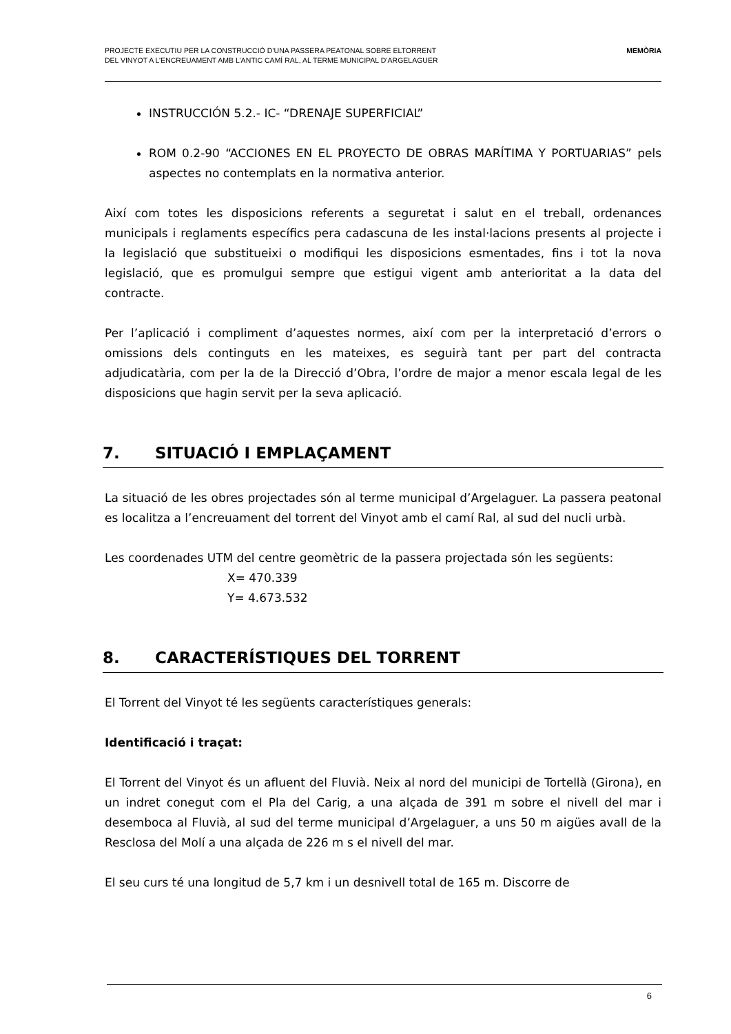PROJECTE EXECUTIU PER LA CONSTRUCCIÓ D’UNA PASSERA PEATONAL SOBRE ELTORRENT
DEL VINYOT A L’ENCREUAMENT AMB L’ANTIC CAMÍ RAL, AL TERME MUNICIPAL D’ARGELAGUER
MEMÒRIA
INSTRUCCIÓN 5.2.- IC- “DRENAJE SUPERFICIAL”
ROM 0.2-90 “ACCIONES EN EL PROYECTO DE OBRAS MARÍTIMA Y PORTUARIAS” pels aspectes no contemplats en la normativa anterior.
Així com totes les disposicions referents a seguretat i salut en el treball, ordenances municipals i reglaments específics pera cadascuna de les instal·lacions presents al projecte i la legislació que substitueixi o modifiqui les disposicions esmentades, fins i tot la nova legislació, que es promulgui sempre que estigui vigent amb anterioritat a la data del contracte.
Per l’aplicació i compliment d’aquestes normes, així com per la interpretació d’errors o omissions dels continguts en les mateixes, es seguirà tant per part del contracta adjudicatària, com per la de la Direcció d’Obra, l’ordre de major a menor escala legal de les disposicions que hagin servit per la seva aplicació.
7. SITUACIÓ I EMPLAÇAMENT
La situació de les obres projectades són al terme municipal d’Argelaguer. La passera peatonal es localitza a l’encreuament del torrent del Vinyot amb el camí Ral, al sud del nucli urbà.
Les coordenades UTM del centre geomètric de la passera projectada són les següents:
X= 470.339
Y= 4.673.532
8. CARACTERÍSTIQUES DEL TORRENT
El Torrent del Vinyot té les següents característiques generals:
Identificació i traçat:
El Torrent del Vinyot és un afluent del Fluvià. Neix al nord del municipi de Tortellà (Girona), en un indret conegut com el Pla del Carig, a una alçada de 391 m sobre el nivell del mar i desemboca al Fluvià, al sud del terme municipal d’Argelaguer, a uns 50 m aigües avall de la Resclosa del Molí a una alçada de 226 m s el nivell del mar.
El seu curs té una longitud de 5,7 km i un desnivell total de 165 m. Discorre de
6